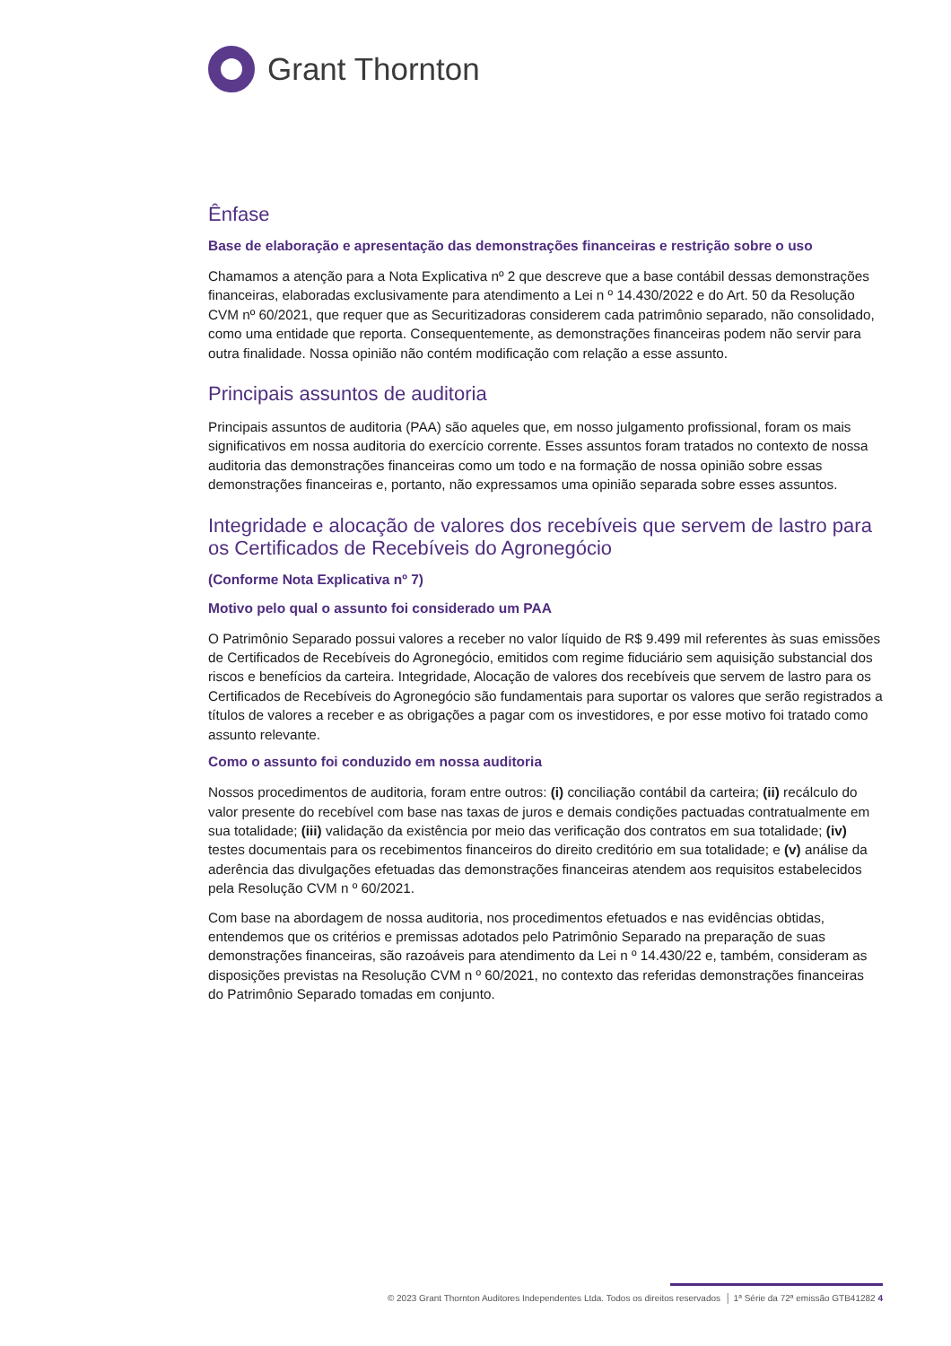Grant Thornton
Ênfase
Base de elaboração e apresentação das demonstrações financeiras e restrição sobre o uso
Chamamos a atenção para a Nota Explicativa nº 2 que descreve que a base contábil dessas demonstrações financeiras, elaboradas exclusivamente para atendimento a Lei n º 14.430/2022 e do Art. 50 da Resolução CVM nº 60/2021, que requer que as Securitizadoras considerem cada patrimônio separado, não consolidado, como uma entidade que reporta. Consequentemente, as demonstrações financeiras podem não servir para outra finalidade. Nossa opinião não contém modificação com relação a esse assunto.
Principais assuntos de auditoria
Principais assuntos de auditoria (PAA) são aqueles que, em nosso julgamento profissional, foram os mais significativos em nossa auditoria do exercício corrente. Esses assuntos foram tratados no contexto de nossa auditoria das demonstrações financeiras como um todo e na formação de nossa opinião sobre essas demonstrações financeiras e, portanto, não expressamos uma opinião separada sobre esses assuntos.
Integridade e alocação de valores dos recebíveis que servem de lastro para os Certificados de Recebíveis do Agronegócio
(Conforme Nota Explicativa nº 7)
Motivo pelo qual o assunto foi considerado um PAA
O Patrimônio Separado possui valores a receber no valor líquido de R$ 9.499 mil referentes às suas emissões de Certificados de Recebíveis do Agronegócio, emitidos com regime fiduciário sem aquisição substancial dos riscos e benefícios da carteira. Integridade, Alocação de valores dos recebíveis que servem de lastro para os Certificados de Recebíveis do Agronegócio são fundamentais para suportar os valores que serão registrados a títulos de valores a receber e as obrigações a pagar com os investidores, e por esse motivo foi tratado como assunto relevante.
Como o assunto foi conduzido em nossa auditoria
Nossos procedimentos de auditoria, foram entre outros: (i) conciliação contábil da carteira; (ii) recálculo do valor presente do recebível com base nas taxas de juros e demais condições pactuadas contratualmente em sua totalidade; (iii) validação da existência por meio das verificação dos contratos em sua totalidade; (iv) testes documentais para os recebimentos financeiros do direito creditório em sua totalidade; e (v) análise da aderência das divulgações efetuadas das demonstrações financeiras atendem aos requisitos estabelecidos pela Resolução CVM n º 60/2021.
Com base na abordagem de nossa auditoria, nos procedimentos efetuados e nas evidências obtidas, entendemos que os critérios e premissas adotados pelo Patrimônio Separado na preparação de suas demonstrações financeiras, são razoáveis para atendimento da Lei n º 14.430/22 e, também, consideram as disposições previstas na Resolução CVM n º 60/2021, no contexto das referidas demonstrações financeiras do Patrimônio Separado tomadas em conjunto.
© 2023 Grant Thornton Auditores Independentes Ltda. Todos os direitos reservados │ 1ª Série da 72ª emissão GTB41282 4